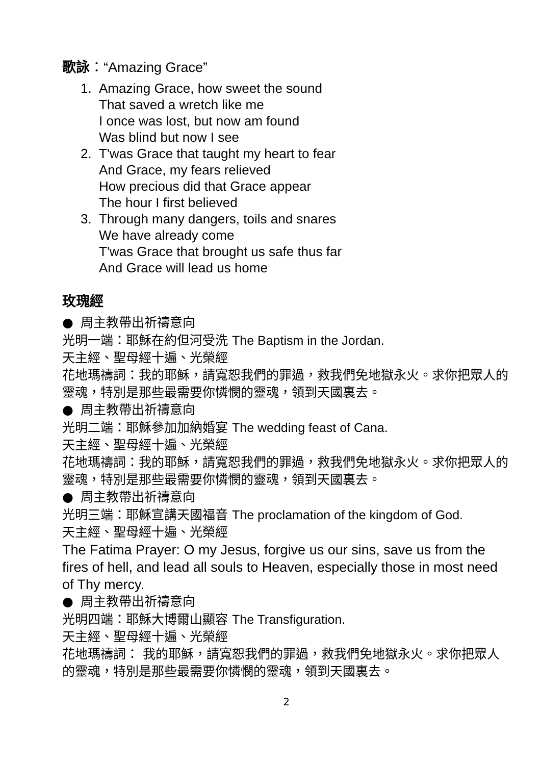歌詠：“Amazing Grace”
1. Amazing Grace, how sweet the sound
That saved a wretch like me
I once was lost, but now am found
Was blind but now I see
2. T'was Grace that taught my heart to fear
And Grace, my fears relieved
How precious did that Grace appear
The hour I first believed
3. Through many dangers, toils and snares
We have already come
T'was Grace that brought us safe thus far
And Grace will lead us home
玫瑰經
● 周主教帶出祈禱意向
光明一端：耶穌在約但河受洗 The Baptism in the Jordan.
天主經、聖母經十遍、光榮經
花地瑪禱詞：我的耶穌，請寬恕我們的罪過，救我們免地獄永火。求你把眾人的靈魂，特別是那些最需要你憐憫的靈魂，領到天國裏去。
● 周主教帶出祈禱意向
光明二端：耶穌參加加納婚宴 The wedding feast of Cana.
天主經、聖母經十遍、光榮經
花地瑪禱詞：我的耶穌，請寬恕我們的罪過，救我們免地獄永火。求你把眾人的靈魂，特別是那些最需要你憐憫的靈魂，領到天國裏去。
● 周主教帶出祈禱意向
光明三端：耶穌宣講天國福音 The proclamation of the kingdom of God.
天主經、聖母經十遍、光榮經
The Fatima Prayer: O my Jesus, forgive us our sins, save us from the fires of hell, and lead all souls to Heaven, especially those in most need of Thy mercy.
● 周主教帶出祈禱意向
光明四端：耶穌大博爾山顯容 The Transfiguration.
天主經、聖母經十遍、光榮經
花地瑪禱詞： 我的耶穌，請寬恕我們的罪過，救我們免地獄永火。求你把眾人的靈魂，特別是那些最需要你憐憫的靈魂，領到天國裏去。
2